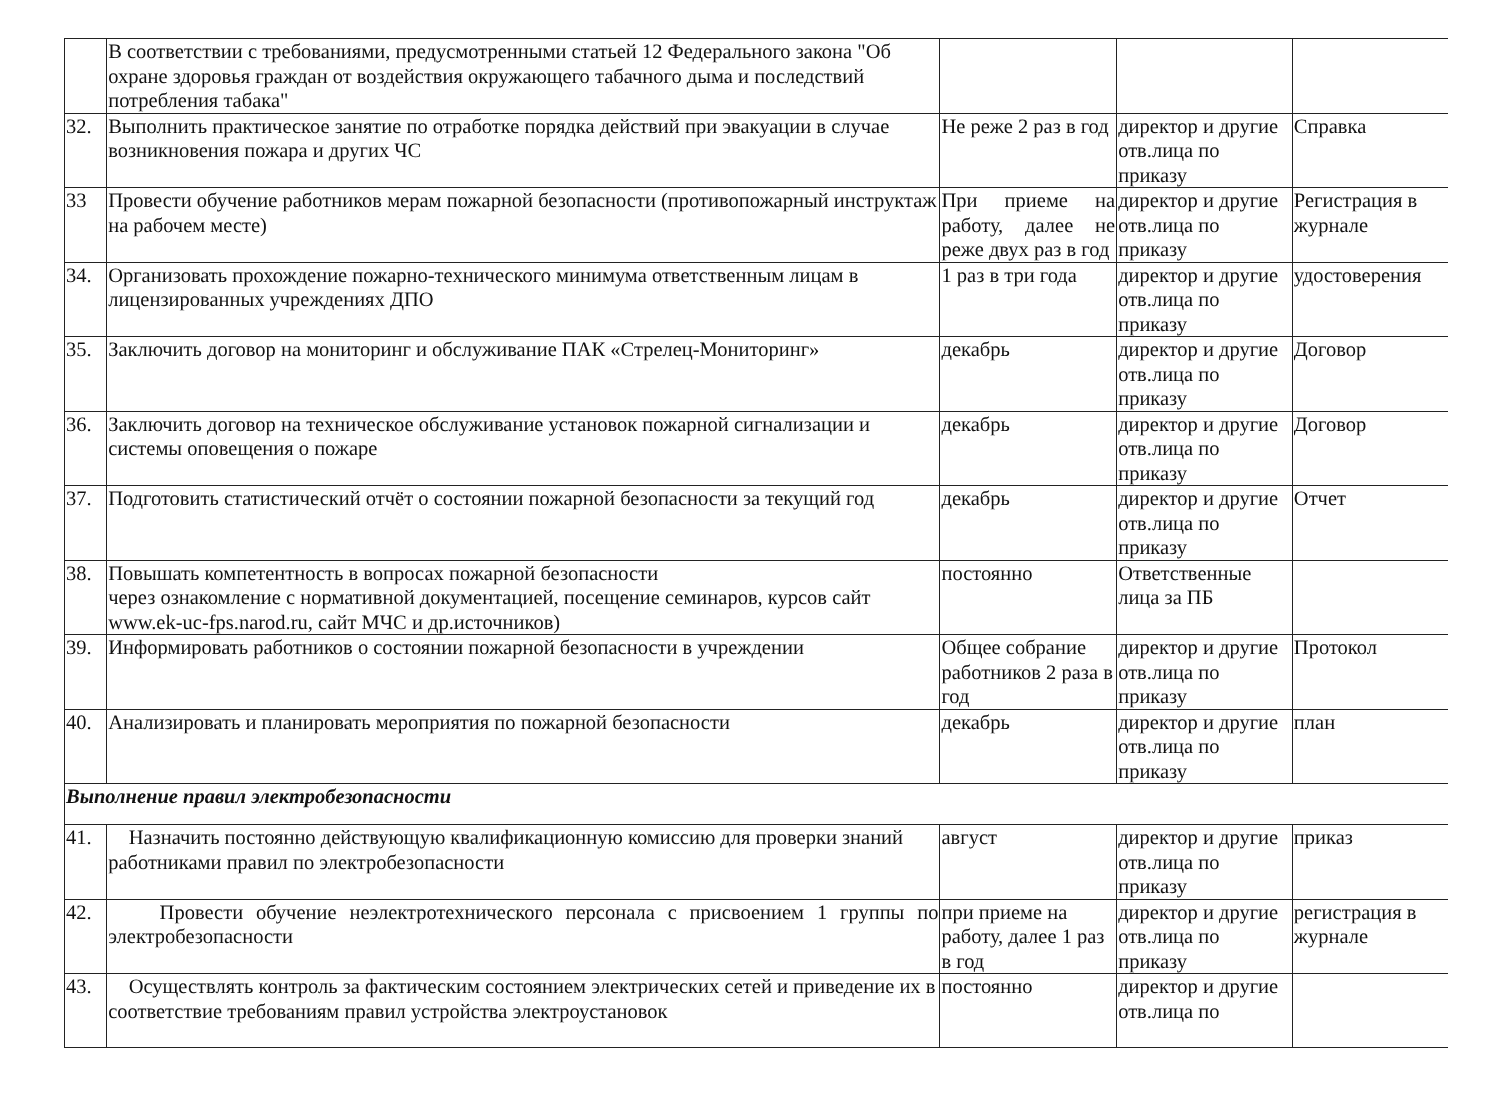| | В соответствии с требованиями, предусмотренными статьей 12 Федерального закона "Об охране здоровья граждан от воздействия окружающего табачного дыма и последствий потребления табака" | | | |
| 32. | Выполнить практическое занятие по отработке порядка действий при эвакуации в случае возникновения пожара и других ЧС | Не реже 2 раз в год | директор и другие отв.лица по приказу | Справка |
| 33 | Провести обучение работников мерам пожарной безопасности (противопожарный инструктаж на рабочем месте) | При приеме на работу, далее не реже двух раз в год | директор и другие отв.лица по приказу | Регистрация в журнале |
| 34. | Организовать прохождение пожарно-технического минимума ответственным лицам в лицензированных учреждениях ДПО | 1 раз в три года | директор и другие отв.лица по приказу | удостоверения |
| 35. | Заключить договор на мониторинг и обслуживание ПАК «Стрелец-Мониторинг» | декабрь | директор и другие отв.лица по приказу | Договор |
| 36. | Заключить договор на техническое обслуживание установок пожарной сигнализации и системы оповещения о пожаре | декабрь | директор и другие отв.лица по приказу | Договор |
| 37. | Подготовить статистический отчёт о состоянии пожарной безопасности за текущий год | декабрь | директор и другие отв.лица по приказу | Отчет |
| 38. | Повышать компетентность в вопросах пожарной безопасности через ознакомление с нормативной документацией, посещение семинаров, курсов сайт www.ek-uc-fps.narod.ru , сайт МЧС и др.источников) | постоянно | Ответственные лица за ПБ | |
| 39. | Информировать работников о состоянии пожарной безопасности в учреждении | Общее собрание работников 2 раза в год | директор и другие отв.лица по приказу | Протокол |
| 40. | Анализировать и планировать мероприятия по пожарной безопасности | декабрь | директор и другие отв.лица по приказу | план |
| Выполнение правил электробезопасности | | | | |
| 41. | Назначить постоянно действующую квалификационную комиссию для проверки знаний работниками правил по электробезопасности | август | директор и другие отв.лица по приказу | приказ |
| 42. | Провести обучение неэлектротехнического персонала с присвоением 1 группы по электробезопасности | при приеме на работу, далее 1 раз в год | директор и другие отв.лица по приказу | регистрация в журнале |
| 43. | Осуществлять контроль за фактическим состоянием электрических сетей и приведение их в соответствие требованиям правил устройства электроустановок | постоянно | директор и другие отв.лица по | |